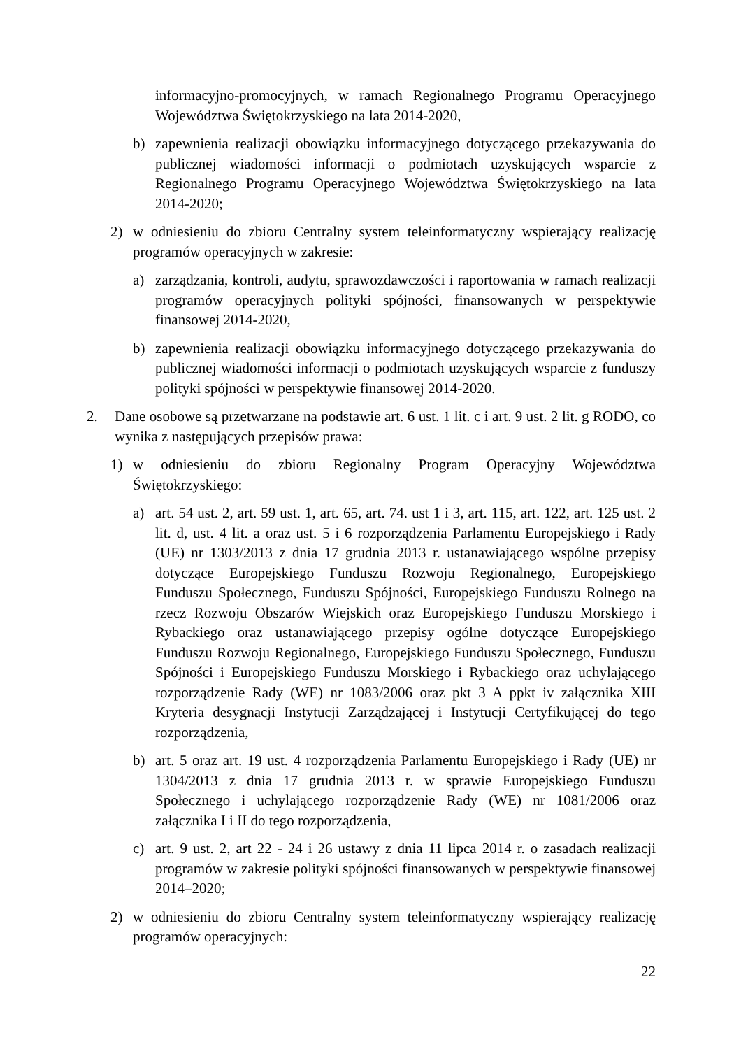informacyjno-promocyjnych, w ramach Regionalnego Programu Operacyjnego Województwa Świętokrzyskiego na lata 2014-2020,
b) zapewnienia realizacji obowiązku informacyjnego dotyczącego przekazywania do publicznej wiadomości informacji o podmiotach uzyskujących wsparcie z Regionalnego Programu Operacyjnego Województwa Świętokrzyskiego na lata 2014-2020;
2) w odniesieniu do zbioru Centralny system teleinformatyczny wspierający realizację programów operacyjnych w zakresie:
a) zarządzania, kontroli, audytu, sprawozdawczości i raportowania w ramach realizacji programów operacyjnych polityki spójności, finansowanych w perspektywie finansowej 2014-2020,
b) zapewnienia realizacji obowiązku informacyjnego dotyczącego przekazywania do publicznej wiadomości informacji o podmiotach uzyskujących wsparcie z funduszy polityki spójności w perspektywie finansowej 2014-2020.
2. Dane osobowe są przetwarzane na podstawie art. 6 ust. 1 lit. c i art. 9 ust. 2 lit. g RODO, co wynika z następujących przepisów prawa:
1) w odniesieniu do zbioru Regionalny Program Operacyjny Województwa Świętokrzyskiego:
a) art. 54 ust. 2, art. 59 ust. 1, art. 65, art. 74. ust 1 i 3, art. 115, art. 122, art. 125 ust. 2 lit. d, ust. 4 lit. a oraz ust. 5 i 6 rozporządzenia Parlamentu Europejskiego i Rady (UE) nr 1303/2013 z dnia 17 grudnia 2013 r. ustanawiającego wspólne przepisy dotyczące Europejskiego Funduszu Rozwoju Regionalnego, Europejskiego Funduszu Społecznego, Funduszu Spójności, Europejskiego Funduszu Rolnego na rzecz Rozwoju Obszarów Wiejskich oraz Europejskiego Funduszu Morskiego i Rybackiego oraz ustanawiającego przepisy ogólne dotyczące Europejskiego Funduszu Rozwoju Regionalnego, Europejskiego Funduszu Społecznego, Funduszu Spójności i Europejskiego Funduszu Morskiego i Rybackiego oraz uchylającego rozporządzenie Rady (WE) nr 1083/2006 oraz pkt 3 A ppkt iv załącznika XIII Kryteria desygnacji Instytucji Zarządzającej i Instytucji Certyfikującej do tego rozporządzenia,
b) art. 5 oraz art. 19 ust. 4 rozporządzenia Parlamentu Europejskiego i Rady (UE) nr 1304/2013 z dnia 17 grudnia 2013 r. w sprawie Europejskiego Funduszu Społecznego i uchylającego rozporządzenie Rady (WE) nr 1081/2006 oraz załącznika I i II do tego rozporządzenia,
c) art. 9 ust. 2, art 22 - 24 i 26 ustawy z dnia 11 lipca 2014 r. o zasadach realizacji programów w zakresie polityki spójności finansowanych w perspektywie finansowej 2014–2020;
2) w odniesieniu do zbioru Centralny system teleinformatyczny wspierający realizację programów operacyjnych:
22